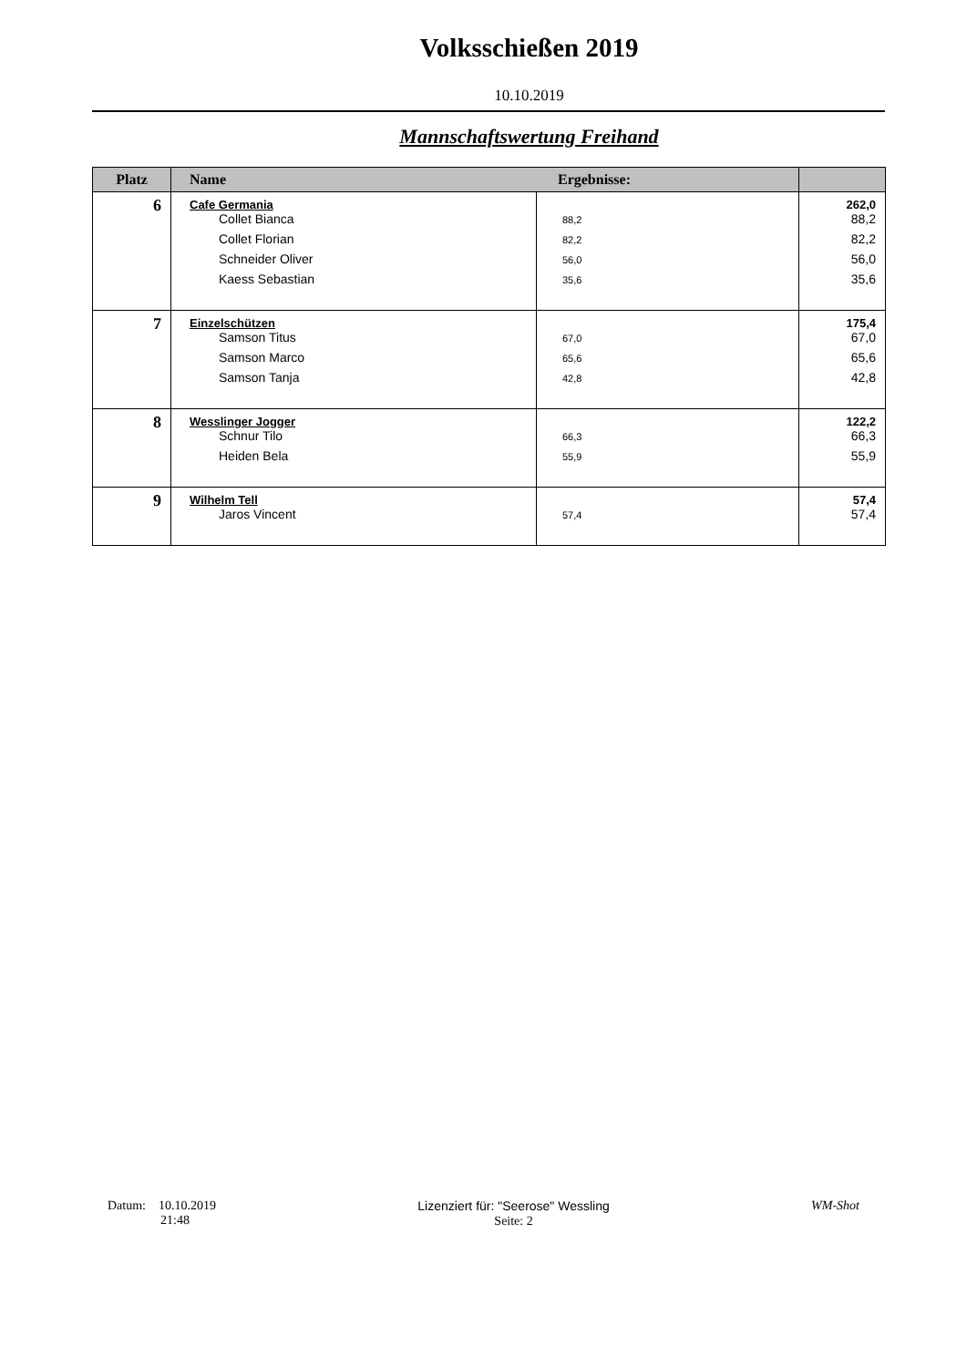Volksschießen 2019
10.10.2019
Mannschaftswertung Freihand
| Platz | Name Ergebnisse: | | |
| --- | --- | --- | --- |
| 6 | Cafe Germania Collet Bianca Collet Florian Schneider Oliver Kaess Sebastian | 88,2 82,2 56,0 35,6 | 262,0 88,2 82,2 56,0 35,6 |
| 7 | Einzelschützen Samson Titus Samson Marco Samson Tanja | 67,0 65,6 42,8 | 175,4 67,0 65,6 42,8 |
| 8 | Wesslinger Jogger Schnur Tilo Heiden Bela | 66,3 55,9 | 122,2 66,3 55,9 |
| 9 | Wilhelm Tell Jaros Vincent | 57,4 | 57,4 57,4 |
Datum: 10.10.2019
21:48
Lizenziert für: "Seerose" Wessling
Seite: 2
WM-Shot